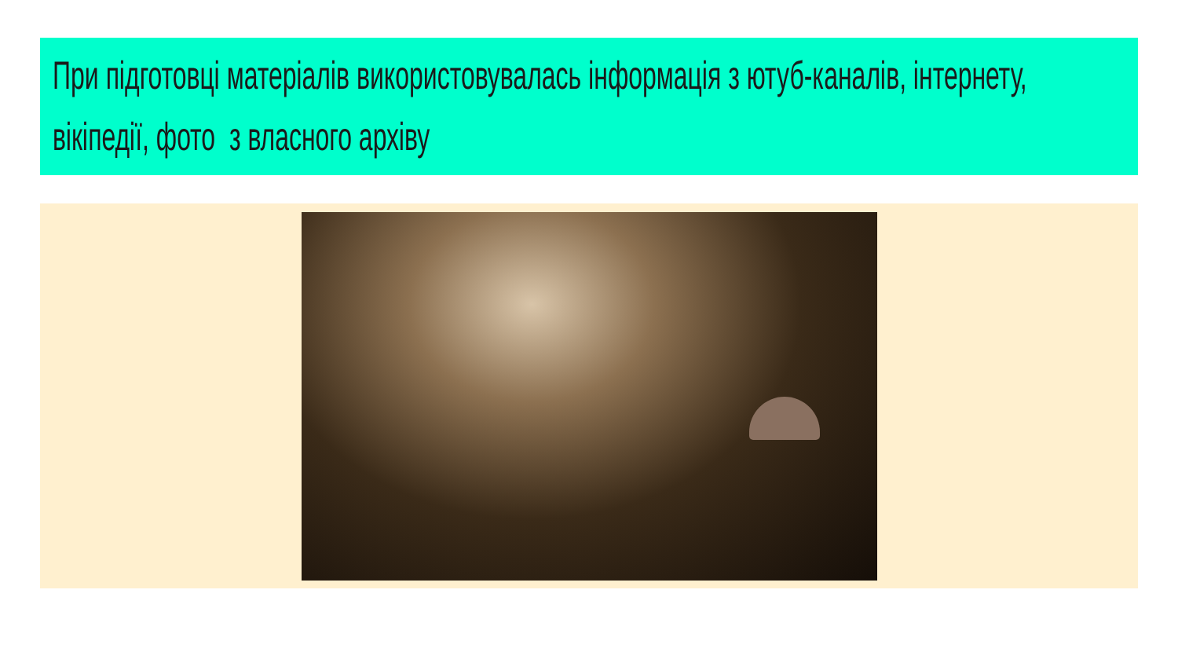При підготовці матеріалів використовувалась інформація з ютуб-каналів, інтернету, вікіпедії, фото з власного архіву